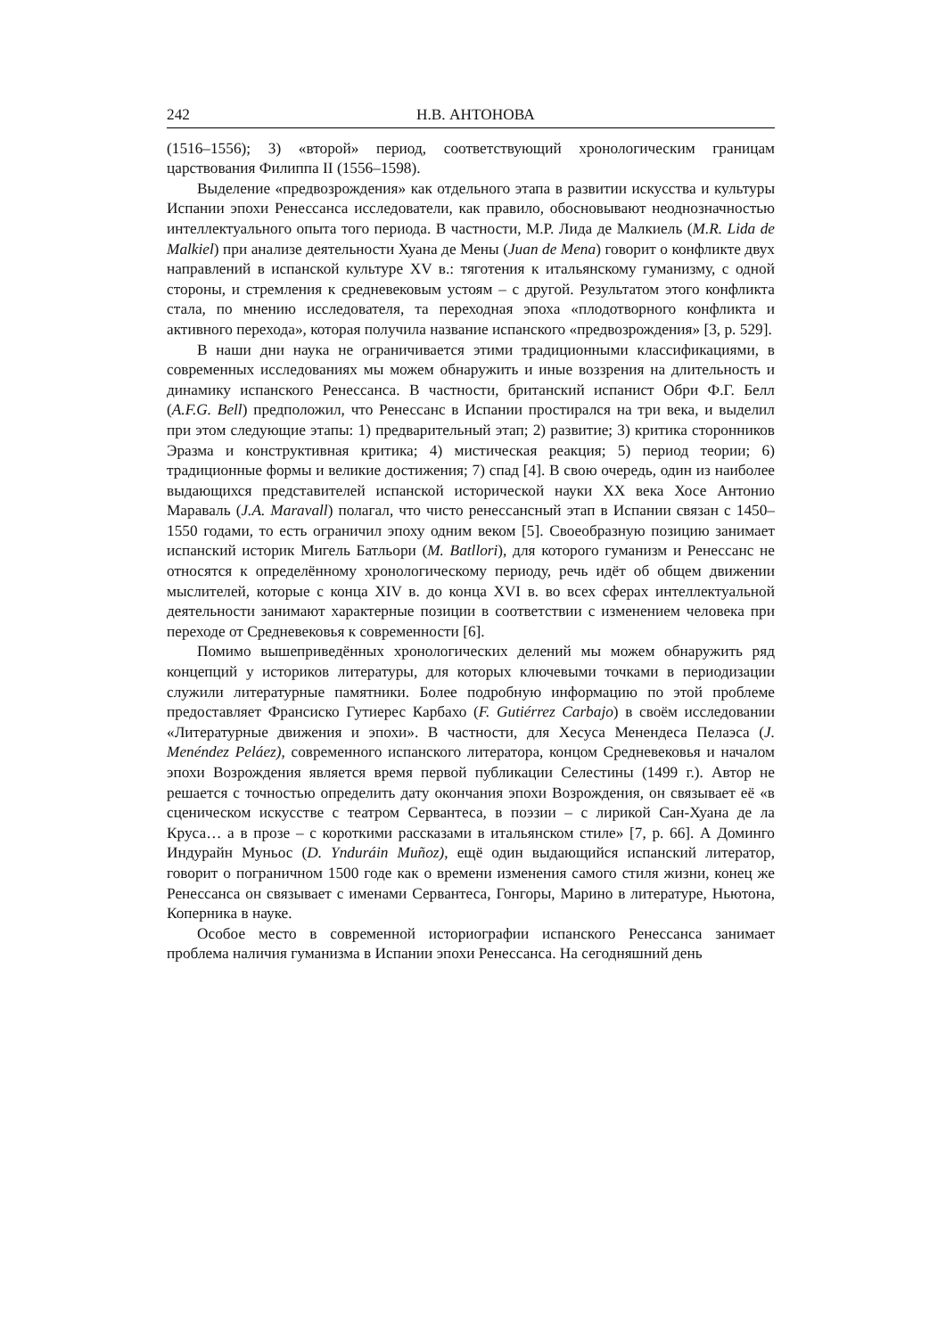242 Н.В. АНТОНОВА
(1516–1556); 3) «второй» период, соответствующий хронологическим границам царствования Филиппа II (1556–1598).
Выделение «предвозрождения» как отдельного этапа в развитии искусства и культуры Испании эпохи Ренессанса исследователи, как правило, обосновывают неоднозначностью интеллектуального опыта того периода. В частности, М.Р. Лида де Малкиель (M.R. Lida de Malkiel) при анализе деятельности Хуана де Мены (Juan de Mena) говорит о конфликте двух направлений в испанской культуре XV в.: тяготения к итальянскому гуманизму, с одной стороны, и стремления к средневековым устоям – с другой. Результатом этого конфликта стала, по мнению исследователя, та переходная эпоха «плодотворного конфликта и активного перехода», которая получила название испанского «предвозрождения» [3, p. 529].
В наши дни наука не ограничивается этими традиционными классификациями, в современных исследованиях мы можем обнаружить и иные воззрения на длительность и динамику испанского Ренессанса. В частности, британский испанист Обри Ф.Г. Белл (A.F.G. Bell) предположил, что Ренессанс в Испании простирался на три века, и выделил при этом следующие этапы: 1) предварительный этап; 2) развитие; 3) критика сторонников Эразма и конструктивная критика; 4) мистическая реакция; 5) период теории; 6) традиционные формы и великие достижения; 7) спад [4]. В свою очередь, один из наиболее выдающихся представителей испанской исторической науки XX века Хосе Антонио Мараваль (J.A. Maravall) полагал, что чисто ренессансный этап в Испании связан с 1450–1550 годами, то есть ограничил эпоху одним веком [5]. Своеобразную позицию занимает испанский историк Мигель Батльори (M. Batllori), для которого гуманизм и Ренессанс не относятся к определённому хронологическому периоду, речь идёт об общем движении мыслителей, которые с конца XIV в. до конца XVI в. во всех сферах интеллектуальной деятельности занимают характерные позиции в соответствии с изменением человека при переходе от Средневековья к современности [6].
Помимо вышеприведённых хронологических делений мы можем обнаружить ряд концепций у историков литературы, для которых ключевыми точками в периодизации служили литературные памятники. Более подробную информацию по этой проблеме предоставляет Франсиско Гутиерес Карбахо (F. Gutiérrez Carbajo) в своём исследовании «Литературные движения и эпохи». В частности, для Хесуса Менендеса Пелаэса (J. Menéndez Peláez), современного испанского литератора, концом Средневековья и началом эпохи Возрождения является время первой публикации Селестины (1499 г.). Автор не решается с точностью определить дату окончания эпохи Возрождения, он связывает её «в сценическом искусстве с театром Сервантеса, в поэзии – с лирикой Сан-Хуана де ла Круса… а в прозе – с короткими рассказами в итальянском стиле» [7, p. 66]. А Доминго Индурайн Муньос (D. Ynduráin Muñoz), ещё один выдающийся испанский литератор, говорит о пограничном 1500 годе как о времени изменения самого стиля жизни, конец же Ренессанса он связывает с именами Сервантеса, Гонгоры, Марино в литературе, Ньютона, Коперника в науке.
Особое место в современной историографии испанского Ренессанса занимает проблема наличия гуманизма в Испании эпохи Ренессанса. На сегодняшний день